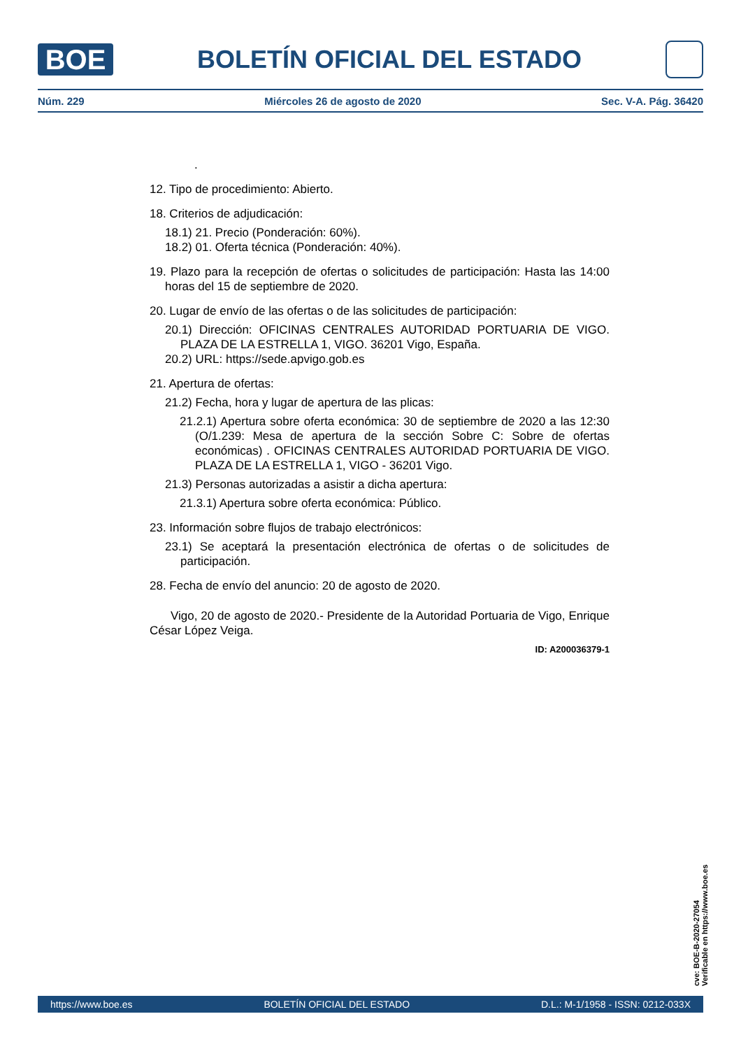BOE
BOLETÍN OFICIAL DEL ESTADO
Núm. 229 Miércoles 26 de agosto de 2020 Sec. V-A. Pág. 36420
.
12. Tipo de procedimiento: Abierto.
18. Criterios de adjudicación:
18.1) 21. Precio (Ponderación: 60%).
18.2) 01. Oferta técnica (Ponderación: 40%).
19. Plazo para la recepción de ofertas o solicitudes de participación: Hasta las 14:00 horas del 15 de septiembre de 2020.
20. Lugar de envío de las ofertas o de las solicitudes de participación:
20.1) Dirección: OFICINAS CENTRALES AUTORIDAD PORTUARIA DE VIGO. PLAZA DE LA ESTRELLA 1, VIGO. 36201 Vigo, España.
20.2) URL: https://sede.apvigo.gob.es
21. Apertura de ofertas:
21.2) Fecha, hora y lugar de apertura de las plicas:
21.2.1) Apertura sobre oferta económica: 30 de septiembre de 2020 a las 12:30 (O/1.239: Mesa de apertura de la sección Sobre C: Sobre de ofertas económicas) . OFICINAS CENTRALES AUTORIDAD PORTUARIA DE VIGO. PLAZA DE LA ESTRELLA 1, VIGO - 36201 Vigo.
21.3) Personas autorizadas a asistir a dicha apertura:
21.3.1) Apertura sobre oferta económica: Público.
23. Información sobre flujos de trabajo electrónicos:
23.1) Se aceptará la presentación electrónica de ofertas o de solicitudes de participación.
28. Fecha de envío del anuncio: 20 de agosto de 2020.
Vigo, 20 de agosto de 2020.- Presidente de la Autoridad Portuaria de Vigo, Enrique César López Veiga.
ID: A200036379-1
cve: BOE-B-2020-27054
Verificable en https://www.boe.es
https://www.boe.es BOLETÍN OFICIAL DEL ESTADO D.L.: M-1/1958 - ISSN: 0212-033X